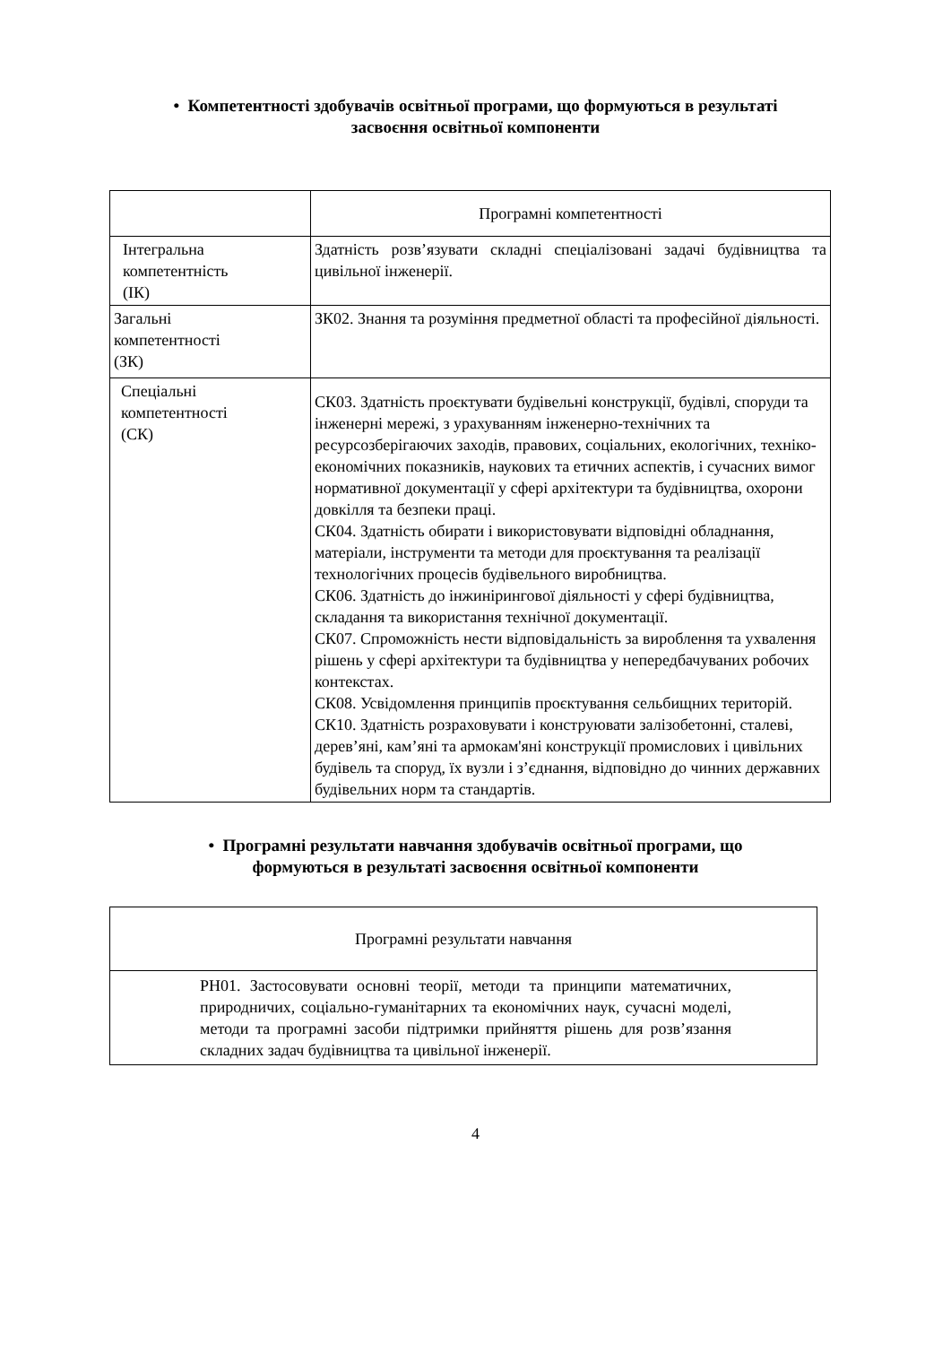• Компетентності здобувачів освітньої програми, що формуються в результаті засвоєння освітньої компоненти
| | Програмні компетентності |
| Інтегральна компетентність (ІК) | Здатність розв’язувати складні спеціалізовані задачі будівництва та цивільної інженерії. |
| Загальні компетентності (ЗК) | ЗК02. Знання та розуміння предметної області та професійної діяльності. |
| Спеціальні компетентності (СК) | СК03. Здатність проєктувати будівельні конструкції, будівлі, споруди та інженерні мережі, з урахуванням інженерно-технічних та ресурсозберігаючих заходів, правових, соціальних, екологічних, техніко-економічних показників, наукових та етичних аспектів, і сучасних вимог нормативної документації у сфері архітектури та будівництва, охорони довкілля та безпеки праці. СК04. Здатність обирати і використовувати відповідні обладнання, матеріали, інструменти та методи для проєктування та реалізації технологічних процесів будівельного виробництва. СК06. Здатність до інжинірингової діяльності у сфері будівництва, складання та використання технічної документації. СК07. Спроможність нести відповідальність за вироблення та ухвалення рішень у сфері архітектури та будівництва у непередбачуваних робочих контекстах. СК08. Усвідомлення принципів проєктування сельбищних територій. СК10. Здатність розраховувати і конструювати залізобетонні, сталеві, дерев’яні, кам’яні та армокам'яні конструкції промислових і цивільних будівель та споруд, їх вузли і з’єднання, відповідно до чинних державних будівельних норм та стандартів. |
• Програмні результати навчання здобувачів освітньої програми, що формуються в результаті засвоєння освітньої компоненти
| Програмні результати навчання |
| РН01. Застосовувати основні теорії, методи та принципи математичних, природничих, соціально-гуманітарних та економічних наук, сучасні моделі, методи та програмні засоби підтримки прийняття рішень для розв’язання складних задач будівництва та цивільної інженерії. |
4